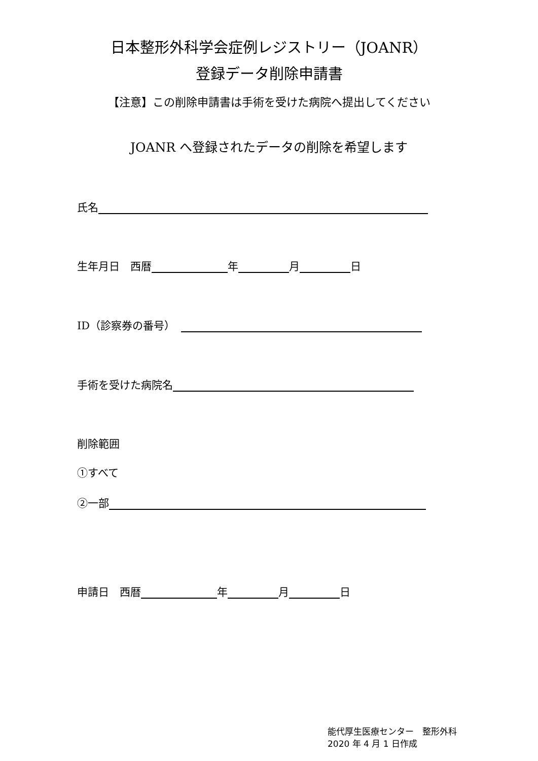日本整形外科学会症例レジストリー（JOANR）
登録データ削除申請書
【注意】この削除申請書は手術を受けた病院へ提出してください
JOANR へ登録されたデータの削除を希望します
氏名
生年月日　西暦 年 月 日
ID（診察券の番号）
手術を受けた病院名
削除範囲
①すべて
②一部
申請日　西暦 年 月 日
能代厚生医療センター　整形外科
2020 年 4 月 1 日作成